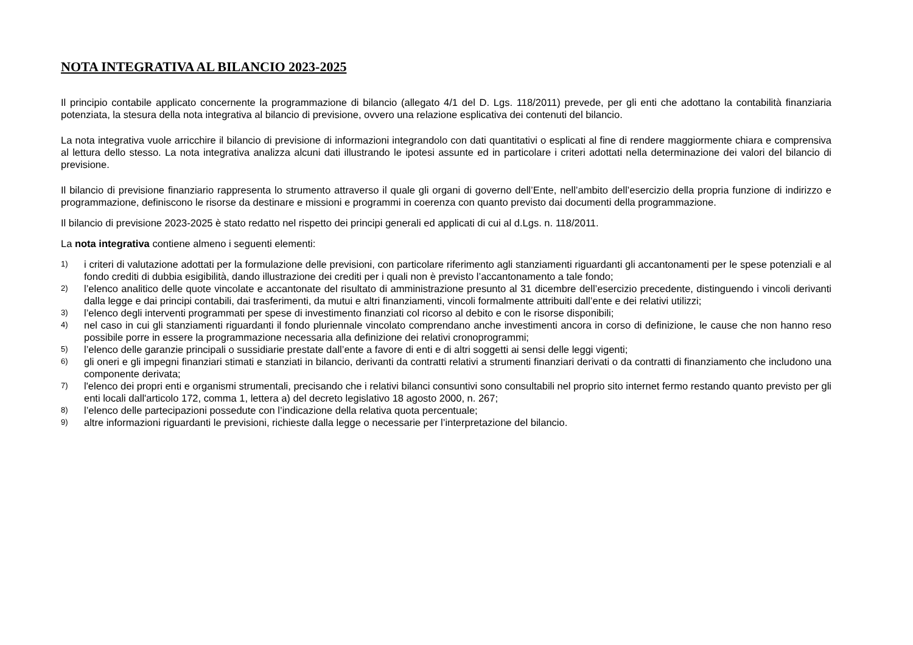NOTA INTEGRATIVA AL BILANCIO 2023-2025
Il principio contabile applicato concernente la programmazione di bilancio (allegato 4/1 del D. Lgs. 118/2011) prevede, per gli enti che adottano la contabilità finanziaria potenziata, la stesura della nota integrativa al bilancio di previsione, ovvero una relazione esplicativa dei contenuti del bilancio.
La nota integrativa vuole arricchire il bilancio di previsione di informazioni integrandolo con dati quantitativi o esplicati al fine di rendere maggiormente chiara e comprensiva al lettura dello stesso. La nota integrativa analizza alcuni dati illustrando le ipotesi assunte ed in particolare i criteri adottati nella determinazione dei valori del bilancio di previsione.
Il bilancio di previsione finanziario rappresenta lo strumento attraverso il quale gli organi di governo dell’Ente, nell’ambito dell’esercizio della propria funzione di indirizzo e programmazione, definiscono le risorse da destinare e missioni e programmi in coerenza con quanto previsto dai documenti della programmazione.
Il bilancio di previsione 2023-2025 è stato redatto nel rispetto dei principi generali ed applicati di cui al d.Lgs. n. 118/2011.
La nota integrativa contiene almeno i seguenti elementi:
1) i criteri di valutazione adottati per la formulazione delle previsioni, con particolare riferimento agli stanziamenti riguardanti gli accantonamenti per le spese potenziali e al fondo crediti di dubbia esigibilità, dando illustrazione dei crediti per i quali non è previsto l’accantonamento a tale fondo;
2) l’elenco analitico delle quote vincolate e accantonate del risultato di amministrazione presunto al 31 dicembre dell’esercizio precedente, distinguendo i vincoli derivanti dalla legge e dai principi contabili, dai trasferimenti, da mutui e altri finanziamenti, vincoli formalmente attribuiti dall’ente e dei relativi utilizzi;
3) l’elenco degli interventi programmati per spese di investimento finanziati col ricorso al debito e con le risorse disponibili;
4) nel caso in cui gli stanziamenti riguardanti il fondo pluriennale vincolato comprendano anche investimenti ancora in corso di definizione, le cause che non hanno reso possibile porre in essere la programmazione necessaria alla definizione dei relativi cronoprogrammi;
5) l’elenco delle garanzie principali o sussidiarie prestate dall’ente a favore di enti e di altri soggetti ai sensi delle leggi vigenti;
6) gli oneri e gli impegni finanziari stimati e stanziati in bilancio, derivanti da contratti relativi a strumenti finanziari derivati o da contratti di finanziamento che includono una componente derivata;
7) l'elenco dei propri enti e organismi strumentali, precisando che i relativi bilanci consuntivi sono consultabili nel proprio sito internet fermo restando quanto previsto per gli enti locali dall'articolo 172, comma 1, lettera a) del decreto legislativo 18 agosto 2000, n. 267;
8) l’elenco delle partecipazioni possedute con l’indicazione della relativa quota percentuale;
9) altre informazioni riguardanti le previsioni, richieste dalla legge o necessarie per l’interpretazione del bilancio.